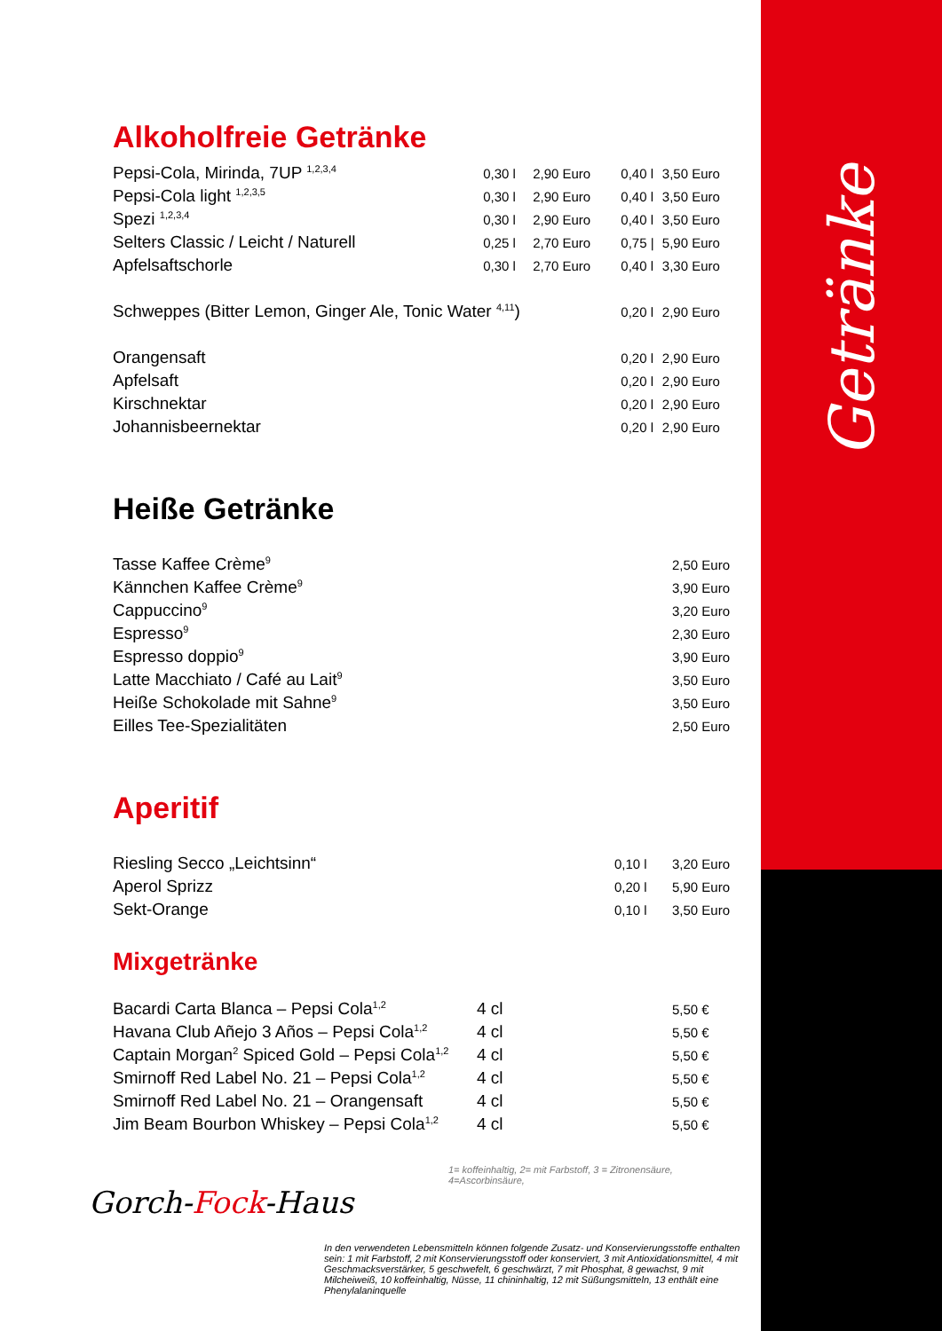Alkoholfreie Getränke
| Pepsi-Cola, Mirinda, 7UP <sup>1,2,3,4</sup> | 0,30 l | 2,90 Euro | 0,40 l | 3,50 Euro |
| Pepsi-Cola light <sup>1,2,3,5</sup> | 0,30 l | 2,90 Euro | 0,40 l | 3,50 Euro |
| Spezi <sup>1,2,3,4</sup> | 0,30 l | 2,90 Euro | 0,40 l | 3,50 Euro |
| Selters Classic / Leicht / Naturell | 0,25 l | 2,70 Euro | 0,75 / | 5,90 Euro |
| Apfelsaftschorle | 0,30 l | 2,70 Euro | 0,40 l | 3,30 Euro |
| Schweppes (Bitter Lemon, Ginger Ale, Tonic Water <sup>4,11</sup>) | | | 0,20 l | 2,90 Euro |
| Orangensaft | | | 0,20 l | 2,90 Euro |
| Apfelsaft | | | 0,20 l | 2,90 Euro |
| Kirschnektar | | | 0,20 l | 2,90 Euro |
| Johannisbeernektar | | | 0,20 l | 2,90 Euro |
Heiße Getränke
| Tasse Kaffee Crème<sup>9</sup> | 2,50 Euro |
| Kännchen Kaffee Crème<sup>9</sup> | 3,90 Euro |
| Cappuccino<sup>9</sup> | 3,20 Euro |
| Espresso<sup>9</sup> | 2,30 Euro |
| Espresso doppio<sup>9</sup> | 3,90 Euro |
| Latte Macchiato / Café au Lait<sup>9</sup> | 3,50 Euro |
| Heiße Schokolade mit Sahne<sup>9</sup> | 3,50 Euro |
| Eilles Tee-Spezialitäten | 2,50 Euro |
Aperitif
| Riesling Secco „Leichtsinn“ | 0,10 l | 3,20 Euro |
| Aperol Sprizz | 0,20 l | 5,90 Euro |
| Sekt-Orange | 0,10 l | 3,50 Euro |
Mixgetränke
| Bacardi Carta Blanca – Pepsi Cola<sup>1,2</sup> | 4 cl | 5,50 € |
| Havana Club Añejo 3 Años – Pepsi Cola<sup>1,2</sup> | 4 cl | 5,50 € |
| Captain Morgan<sup>2</sup> Spiced Gold – Pepsi Cola<sup>1,2</sup> | 4 cl | 5,50 € |
| Smirnoff Red Label No. 21 – Pepsi Cola<sup>1,2</sup> | 4 cl | 5,50 € |
| Smirnoff Red Label No. 21 – Orangensaft | 4 cl | 5,50 € |
| Jim Beam Bourbon Whiskey – Pepsi Cola<sup>1,2</sup> | 4 cl | 5,50 € |
1= koffeinhaltig, 2= mit Farbstoff, 3 = Zitronensäure, 4=Ascorbinsäure,
Gorch-Fock-Haus
In den verwendeten Lebensmitteln können folgende Zusatz- und Konservierungsstoffe enthalten sein: 1 mit Farbstoff, 2 mit Konservierungsstoff oder konserviert, 3 mit Antioxidationsmittel, 4 mit Geschmacksverstärker, 5 geschwefelt, 6 geschwärzt, 7 mit Phosphat, 8 gewachst, 9 mit Milcheiweiß, 10 koffeinhaltig, Nüsse, 11 chininhaltig, 12 mit Süßungsmitteln, 13 enthält eine Phenylalaninquelle
Getränke